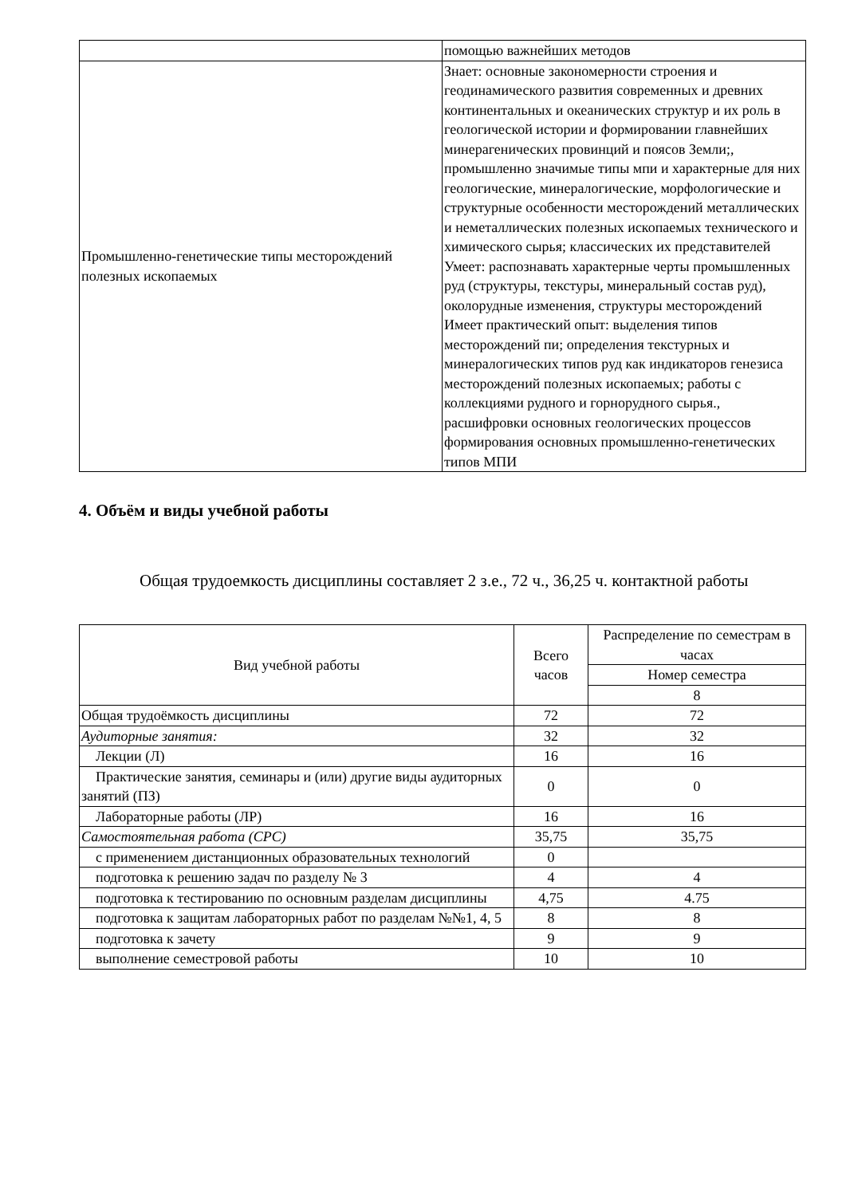| | помощью важнейших методов |
| Промышленно-генетические типы месторождений полезных ископаемых | Знает: основные закономерности строения и геодинамического развития современных и древних континентальных и океанических структур и их роль в геологической истории и формировании главнейших минерагенических провинций и поясов Земли;, промышленно значимые типы мпи и характерные для них геологические, минералогические, морфологические и структурные особенности месторождений металлических и неметаллических полезных ископаемых технического и химического сырья; классических их представителей Умеет: распознавать характерные черты промышленных руд (структуры, текстуры, минеральный состав руд), околорудные изменения, структуры месторождений Имеет практический опыт: выделения типов месторождений пи; определения текстурных и минералогических типов руд как индикаторов генезиса месторождений полезных ископаемых; работы с коллекциями рудного и горнорудного сырья., расшифровки основных геологических процессов формирования основных промышленно-генетических типов МПИ |
4. Объём и виды учебной работы
Общая трудоемкость дисциплины составляет 2 з.е., 72 ч., 36,25 ч. контактной работы
| Вид учебной работы | Всего часов | Распределение по семестрам в часах |
| --- | --- | --- |
| | | Номер семестра |
| | | 8 |
| Общая трудоёмкость дисциплины | 72 | 72 |
| Аудиторные занятия: | 32 | 32 |
| Лекции (Л) | 16 | 16 |
| Практические занятия, семинары и (или) другие виды аудиторных занятий (ПЗ) | 0 | 0 |
| Лабораторные работы (ЛР) | 16 | 16 |
| Самостоятельная работа (СРС) | 35,75 | 35,75 |
| с применением дистанционных образовательных технологий | 0 | |
| подготовка к решению задач по разделу № 3 | 4 | 4 |
| подготовка к тестированию по основным разделам дисциплины | 4,75 | 4.75 |
| подготовка к защитам лабораторных работ по разделам №№1, 4, 5 | 8 | 8 |
| подготовка к зачету | 9 | 9 |
| выполнение семестровой работы | 10 | 10 |